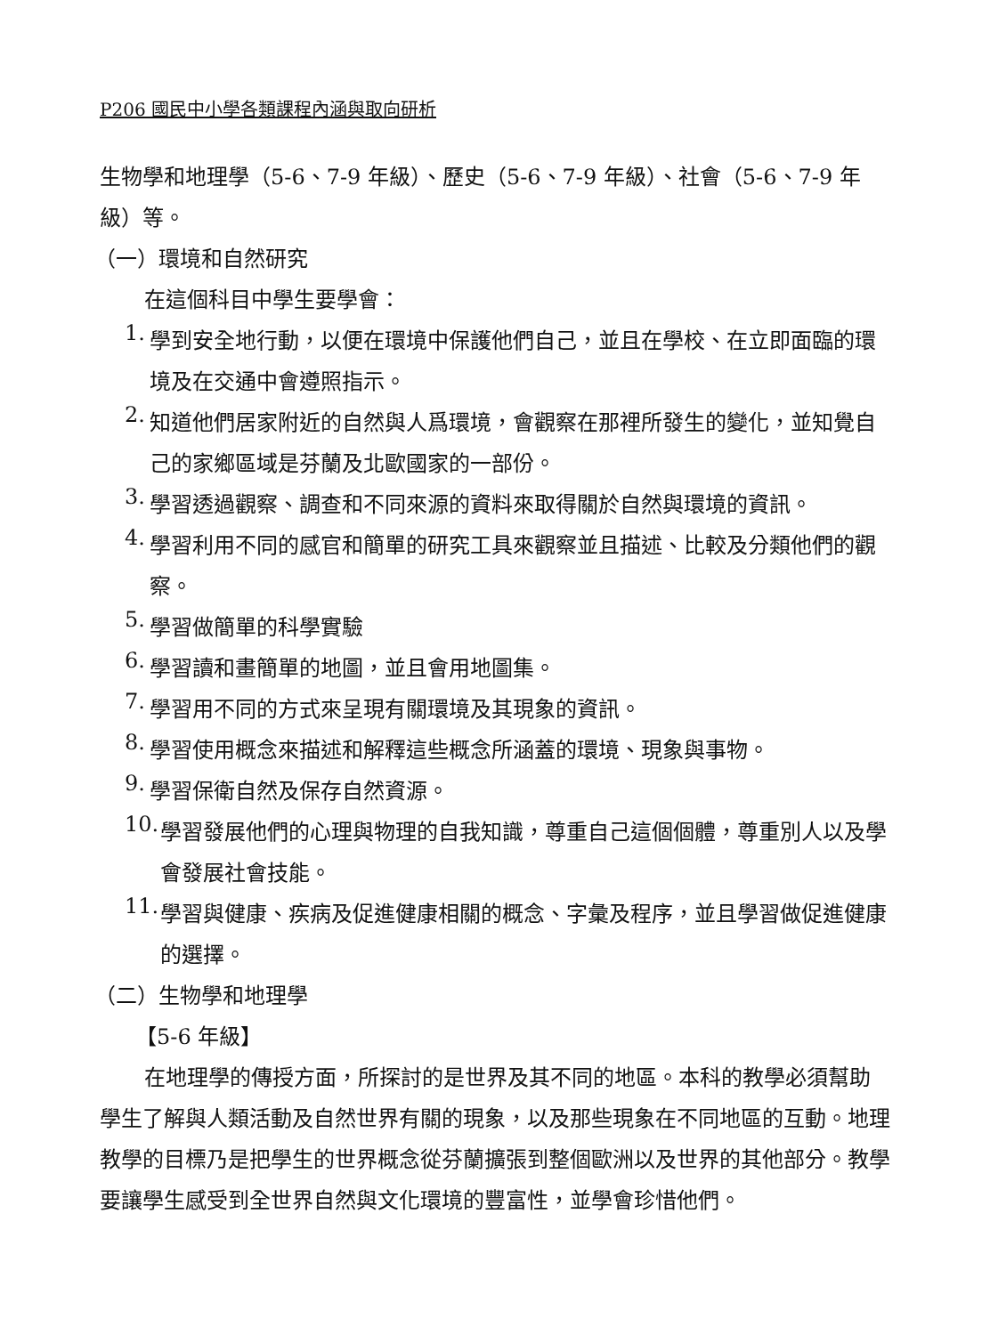P206 國民中小學各類課程內涵與取向研析
生物學和地理學（5-6、7-9 年級）、歷史（5-6、7-9 年級）、社會（5-6、7-9 年級）等。
（一）環境和自然研究
在這個科目中學生要學會：
1.
學到安全地行動，以便在環境中保護他們自己，並且在學校、在立即面臨的環境及在交通中會遵照指示。
2.
知道他們居家附近的自然與人爲環境，會觀察在那裡所發生的變化，並知覺自己的家鄉區域是芬蘭及北歐國家的一部份。
3.
學習透過觀察、調查和不同來源的資料來取得關於自然與環境的資訊。
4.
學習利用不同的感官和簡單的研究工具來觀察並且描述、比較及分類他們的觀察。
5.
學習做簡單的科學實驗
6.
學習讀和畫簡單的地圖，並且會用地圖集。
7.
學習用不同的方式來呈現有關環境及其現象的資訊。
8.
學習使用概念來描述和解釋這些概念所涵蓋的環境、現象與事物。
9.
學習保衛自然及保存自然資源。
10.
學習發展他們的心理與物理的自我知識，尊重自己這個個體，尊重別人以及學會發展社會技能。
11.
學習與健康、疾病及促進健康相關的概念、字彙及程序，並且學習做促進健康的選擇。
（二）生物學和地理學
【5-6 年級】
在地理學的傳授方面，所探討的是世界及其不同的地區。本科的教學必須幫助學生了解與人類活動及自然世界有關的現象，以及那些現象在不同地區的互動。地理教學的目標乃是把學生的世界概念從芬蘭擴張到整個歐洲以及世界的其他部分。教學要讓學生感受到全世界自然與文化環境的豐富性，並學會珍惜他們。